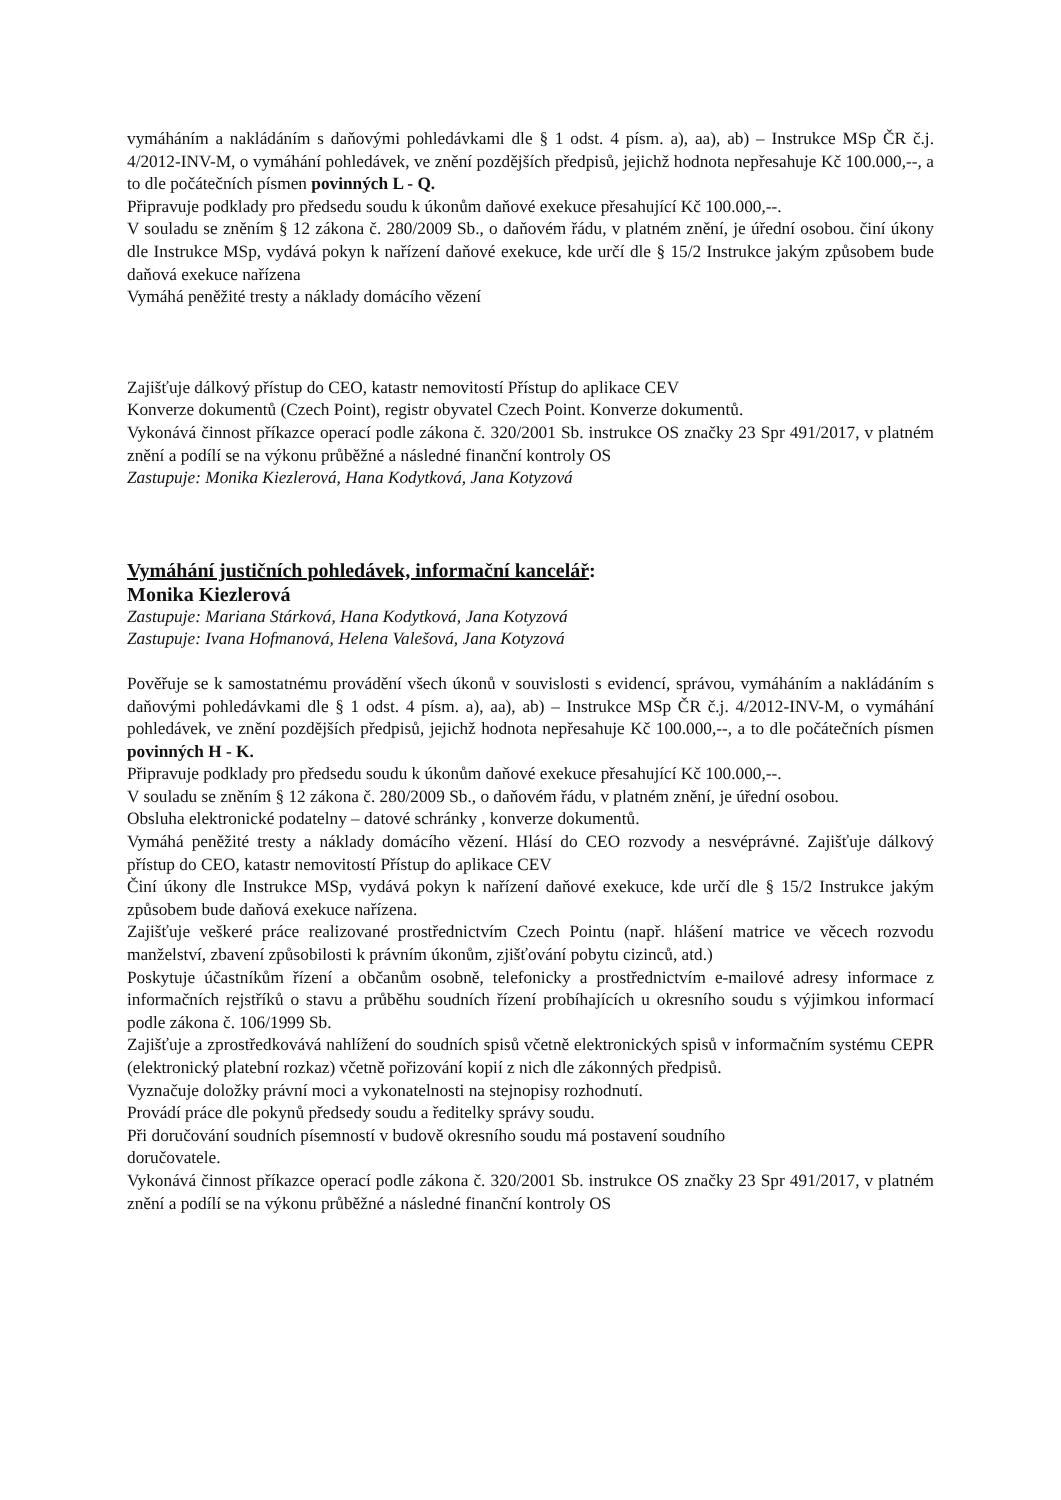vymáháním a nakládáním s daňovými pohledávkami dle § 1 odst. 4 písm. a), aa), ab) – Instrukce MSp ČR č.j. 4/2012-INV-M, o vymáhání pohledávek, ve znění pozdějších předpisů, jejichž hodnota nepřesahuje Kč 100.000,--, a to dle počátečních písmen povinných L - Q.
Připravuje podklady pro předsedu soudu k úkonům daňové exekuce přesahující Kč 100.000,--.
V souladu se zněním § 12 zákona č. 280/2009 Sb., o daňovém řádu, v platném znění, je úřední osobou. činí úkony dle Instrukce MSp, vydává pokyn k nařízení daňové exekuce, kde určí dle § 15/2 Instrukce jakým způsobem bude daňová exekuce nařízena
Vymáhá peněžité tresty a náklady domácího vězení
Zajišťuje dálkový přístup do CEO, katastr nemovitostí Přístup do aplikace CEV
Konverze dokumentů (Czech Point), registr obyvatel Czech Point. Konverze dokumentů.
Vykonává činnost příkazce operací podle zákona č. 320/2001 Sb. instrukce OS značky 23 Spr 491/2017, v platném znění a podílí se na výkonu průběžné a následné finanční kontroly OS
Zastupuje: Monika Kiezlerová, Hana Kodytková, Jana Kotyzová
Vymáhání justičních pohledávek, informační kancelář:
Monika Kiezlerová
Zastupuje: Mariana Stárková, Hana Kodytková, Jana Kotyzová
Zastupuje: Ivana Hofmanová, Helena Valešová, Jana Kotyzová
Pověřuje se k samostatnému provádění všech úkonů v souvislosti s evidencí, správou, vymáháním a nakládáním s daňovými pohledávkami dle § 1 odst. 4 písm. a), aa), ab) – Instrukce MSp ČR č.j. 4/2012-INV-M, o vymáhání pohledávek, ve znění pozdějších předpisů, jejichž hodnota nepřesahuje Kč 100.000,--, a to dle počátečních písmen povinných H - K.
Připravuje podklady pro předsedu soudu k úkonům daňové exekuce přesahující Kč 100.000,--.
V souladu se zněním § 12 zákona č. 280/2009 Sb., o daňovém řádu, v platném znění, je úřední osobou.
Obsluha elektronické podatelny – datové schránky , konverze dokumentů.
Vymáhá peněžité tresty a náklady domácího vězení. Hlásí do CEO rozvody a nesvéprávné. Zajišťuje dálkový přístup do CEO, katastr nemovitostí Přístup do aplikace CEV
Činí úkony dle Instrukce MSp, vydává pokyn k nařízení daňové exekuce, kde určí dle § 15/2 Instrukce jakým způsobem bude daňová exekuce nařízena.
Zajišťuje veškeré práce realizované prostřednictvím Czech Pointu (např. hlášení matrice ve věcech rozvodu manželství, zbavení způsobilosti k právním úkonům, zjišťování pobytu cizinců, atd.)
Poskytuje účastníkům řízení a občanům osobně, telefonicky a prostřednictvím e-mailové adresy informace z informačních rejstříků o stavu a průběhu soudních řízení probíhajících u okresního soudu s výjimkou informací podle zákona č. 106/1999 Sb.
Zajišťuje a zprostředkovává nahlížení do soudních spisů včetně elektronických spisů v informačním systému CEPR (elektronický platební rozkaz) včetně pořizování kopií z nich dle zákonných předpisů.
Vyznačuje doložky právní moci a vykonatelnosti na stejnopisy rozhodnutí.
Provádí práce dle pokynů předsedy soudu a ředitelky správy soudu.
Při doručování soudních písemností v budově okresního soudu má postavení soudního
doručovatele.
Vykonává činnost příkazce operací podle zákona č. 320/2001 Sb. instrukce OS značky 23 Spr 491/2017, v platném znění a podílí se na výkonu průběžné a následné finanční kontroly OS